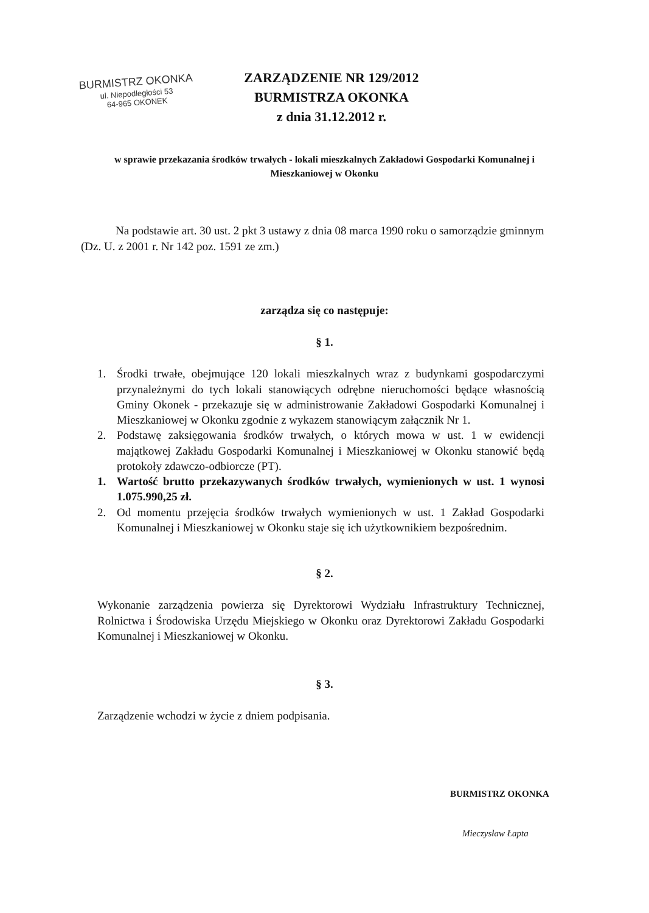BURMISTRZ OKONKA
ul. Niepodległości 53
64-965 OKONEK
ZARZĄDZENIE NR 129/2012
BURMISTRZA OKONKA
z dnia 31.12.2012 r.
w sprawie przekazania środków trwałych - lokali mieszkalnych Zakładowi Gospodarki Komunalnej i Mieszkaniowej w Okonku
Na podstawie art. 30 ust. 2 pkt 3 ustawy z dnia 08 marca 1990 roku o samorządzie gminnym (Dz. U. z 2001 r. Nr 142 poz. 1591 ze zm.)
zarządza się co następuje:
§ 1.
1. Środki trwałe, obejmujące 120 lokali mieszkalnych wraz z budynkami gospodarczymi przynależnymi do tych lokali stanowiących odrębne nieruchomości będące własnością Gminy Okonek - przekazuje się w administrowanie Zakładowi Gospodarki Komunalnej i Mieszkaniowej w Okonku zgodnie z wykazem stanowiącym załącznik Nr 1.
2. Podstawę zaksięgowania środków trwałych, o których mowa w ust. 1 w ewidencji majątkowej Zakładu Gospodarki Komunalnej i Mieszkaniowej w Okonku stanowić będą protokoły zdawczo-odbiorcze (PT).
1. Wartość brutto przekazywanych środków trwałych, wymienionych w ust. 1 wynosi 1.075.990,25 zł.
2. Od momentu przejęcia środków trwałych wymienionych w ust. 1 Zakład Gospodarki Komunalnej i Mieszkaniowej w Okonku staje się ich użytkownikiem bezpośrednim.
§ 2.
Wykonanie zarządzenia powierza się Dyrektorowi Wydziału Infrastruktury Technicznej, Rolnictwa i Środowiska Urzędu Miejskiego w Okonku oraz Dyrektorowi Zakładu Gospodarki Komunalnej i Mieszkaniowej w Okonku.
§ 3.
Zarządzenie wchodzi w życie z dniem podpisania.
BURMISTRZ OKONKA
Mieczysław Łapta